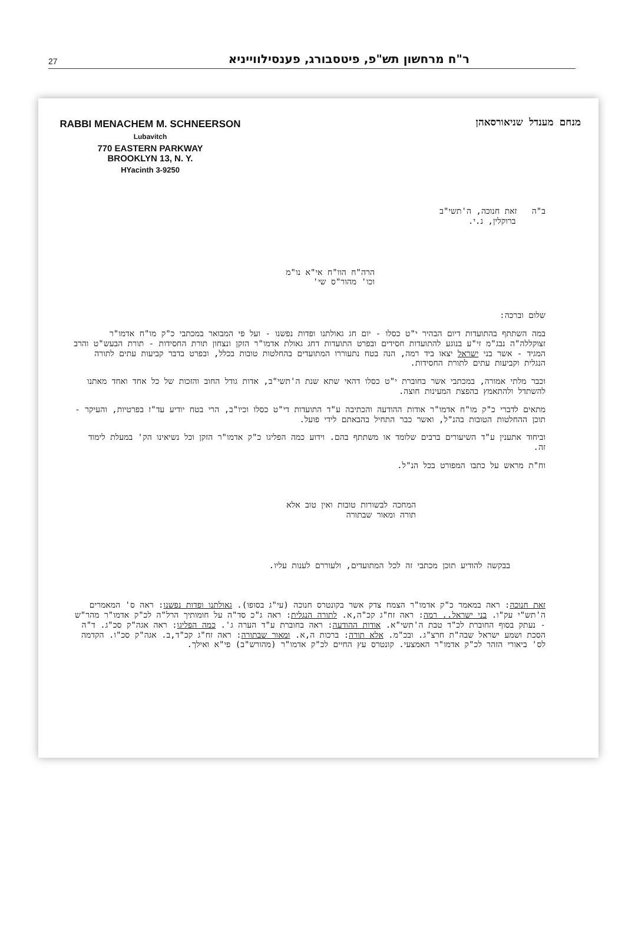ר"ח מרחשון תש"פ, פיטסבורג, פענסילווייניא
27
RABBI MENACHEM M. SCHNEERSON
Lubavitch
770 EASTERN PARKWAY
BROOKLYN 13, N. Y.
HYacinth 3-9250
מנחם מענדל שניאורסאהן
ב"ה זאת חנוכה, ה'תשי"ב
ברוקלין, נ.י.
הרה"ח הוו"ח אי"א נו"מ
וכו' מהור"ס שי'
שלום וברכה:
במה השתתף בהתועדות דיום הבהיר י"ט כסלו - יום חג גאולתנו ופדות נפשנו - ועל פי המבואר במכתבי כ"ק מו"ח אדמו"ר זצוקללה"ה נבג"מ זי"ע בנוגע להתועדות חסידים ובפרט התועדות דחג גאולת אדמו"ר הזקן ונצחון תורת החסידות - תורת הבעש"ט והרב המגיד - אשר בני ישראל יצאו ביד רמה, הנה בטח נתעוררו המתועדים בהחלטות טובות בכלל, ובפרט בדבר קביעות עתים לתורה הנגלית וקביעות עתים לתורת החסידות.
וכבר מלתי אמורה, במכתבי אשר בחוברת י"ט כסלו דהאי שתא שנת ה'תשי"ב, אדות גודל החוב והזכות של כל אחד ואחד מאתנו להשתדל ולהתאמץ בהפצת המעינות חוצה.
מתאים לדברי כ"ק מו"ח אדמו"ר אודות ההודעה והכתיבה ע"ד התועדות די"ט כסלו וכיו"ב, הרי בטח יודיע עד"ז בפרטיות, והעיקר - תוכן ההחלטות הטובות בהנ"ל, ואשר כבר התחיל בהבאתם לידי פועל.
וביחוד אתענין ע"ד השיעורים ברבים שלומד או משתתף בהם. וידוע כמה הפליגו כ"ק אדמו"ר הזקן וכל נשיאינו הק' במעלת לימוד זה.
וח"ת מראש על כתבו המפורט בכל הנ"ל.
המחכה לבשורות טובות ואין טוב אלא
תורה ומאור שבתורה
בבקשה להודיע תוכן מכתבי זה לכל המתועדים, ולעוררם לענות עליו.
זאת חנוכה: ראה במאמר כ"ק אדמו"ר הצמח צדק אשר בקונטרס חנוכה (עי"ג בסופו). גאולתנו ופדות נפשנו: ראה ס' המאמרים ה'תש"י עק"ו. בני ישראל.. רמה: ראה זח"ג קכ"ה,א. לתורה הנגלית: ראה ג"כ סד"ה על חומותיך הרל"ה לכ"ק אדמו"ר מהר"ש - נעתק בסוף החוברת לכ"ד טבת ה'תשי"א. אודות ההודעה: ראה בחוברת ע"ד הערה ג'. כמה הפליגו: ראה אגה"ק סכ"ג. ד"ה הסכת ושמע ישראל שבה"ת חרצ"ג. ובכ"מ. אלא תורה: ברכות ה,א. ומאור שבתורה: ראה זח"ג קכ"ד,ב. אגה"ק סכ"ו. הקדמה לס' ביאורי הזהר לכ"ק אדמו"ר האמצעי. קונטרס עץ החיים לכ"ק אדמו"ר (מהורש"ב) פי"א ואילך.